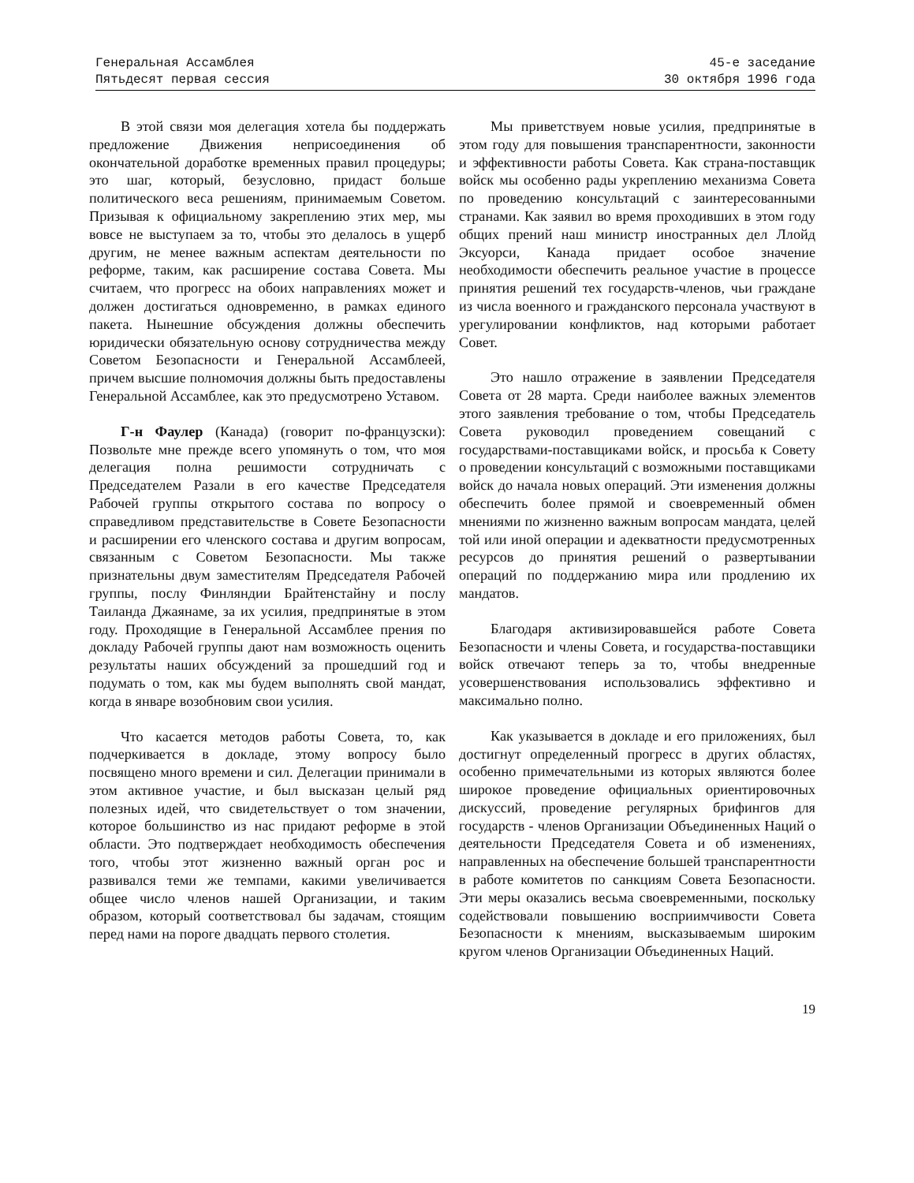Генеральная Ассамблея
Пятьдесят первая сессия
45-е заседание
30 октября 1996 года
В этой связи моя делегация хотела бы поддержать предложение Движения неприсоединения об окончательной доработке временных правил процедуры; это шаг, который, безусловно, придаст больше политического веса решениям, принимаемым Советом. Призывая к официальному закреплению этих мер, мы вовсе не выступаем за то, чтобы это делалось в ущерб другим, не менее важным аспектам деятельности по реформе, таким, как расширение состава Совета. Мы считаем, что прогресс на обоих направлениях может и должен достигаться одновременно, в рамках единого пакета. Нынешние обсуждения должны обеспечить юридически обязательную основу сотрудничества между Советом Безопасности и Генеральной Ассамблеей, причем высшие полномочия должны быть предоставлены Генеральной Ассамблее, как это предусмотрено Уставом.
Г-н Фаулер (Канада) (говорит по-французски): Позвольте мне прежде всего упомянуть о том, что моя делегация полна решимости сотрудничать с Председателем Разали в его качестве Председателя Рабочей группы открытого состава по вопросу о справедливом представительстве в Совете Безопасности и расширении его членского состава и другим вопросам, связанным с Советом Безопасности. Мы также признательны двум заместителям Председателя Рабочей группы, послу Финляндии Брайтенстайну и послу Таиланда Джаянаме, за их усилия, предпринятые в этом году. Проходящие в Генеральной Ассамблее прения по докладу Рабочей группы дают нам возможность оценить результаты наших обсуждений за прошедший год и подумать о том, как мы будем выполнять свой мандат, когда в январе возобновим свои усилия.
Что касается методов работы Совета, то, как подчеркивается в докладе, этому вопросу было посвящено много времени и сил. Делегации принимали в этом активное участие, и был высказан целый ряд полезных идей, что свидетельствует о том значении, которое большинство из нас придают реформе в этой области. Это подтверждает необходимость обеспечения того, чтобы этот жизненно важный орган рос и развивался теми же темпами, какими увеличивается общее число членов нашей Организации, и таким образом, который соответствовал бы задачам, стоящим перед нами на пороге двадцать первого столетия.
Мы приветствуем новые усилия, предпринятые в этом году для повышения транспарентности, законности и эффективности работы Совета. Как страна-поставщик войск мы особенно рады укреплению механизма Совета по проведению консультаций с заинтересованными странами. Как заявил во время проходивших в этом году общих прений наш министр иностранных дел Ллойд Эксуорси, Канада придает особое значение необходимости обеспечить реальное участие в процессе принятия решений тех государств-членов, чьи граждане из числа военного и гражданского персонала участвуют в урегулировании конфликтов, над которыми работает Совет.
Это нашло отражение в заявлении Председателя Совета от 28 марта. Среди наиболее важных элементов этого заявления требование о том, чтобы Председатель Совета руководил проведением совещаний с государствами-поставщиками войск, и просьба к Совету о проведении консультаций с возможными поставщиками войск до начала новых операций. Эти изменения должны обеспечить более прямой и своевременный обмен мнениями по жизненно важным вопросам мандата, целей той или иной операции и адекватности предусмотренных ресурсов до принятия решений о развертывании операций по поддержанию мира или продлению их мандатов.
Благодаря активизировавшейся работе Совета Безопасности и члены Совета, и государства-поставщики войск отвечают теперь за то, чтобы внедренные усовершенствования использовались эффективно и максимально полно.
Как указывается в докладе и его приложениях, был достигнут определенный прогресс в других областях, особенно примечательными из которых являются более широкое проведение официальных ориентировочных дискуссий, проведение регулярных брифингов для государств - членов Организации Объединенных Наций о деятельности Председателя Совета и об изменениях, направленных на обеспечение большей транспарентности в работе комитетов по санкциям Совета Безопасности. Эти меры оказались весьма своевременными, поскольку содействовали повышению восприимчивости Совета Безопасности к мнениям, высказываемым широким кругом членов Организации Объединенных Наций.
19